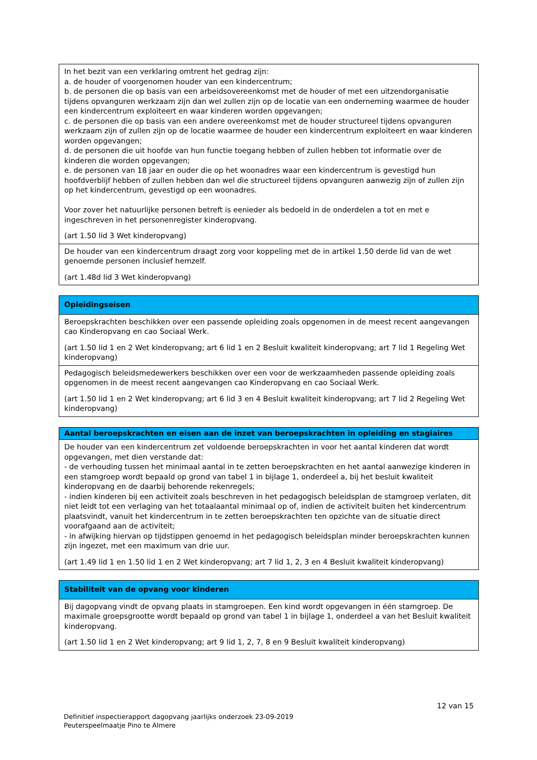| In het bezit van een verklaring omtrent het gedrag zijn: a. de houder of voorgenomen houder van een kindercentrum; b. de personen die op basis van een arbeidsovereenkomst met de houder of met een uitzendorganisatie tijdens opvanguren werkzaam zijn dan wel zullen zijn op de locatie van een onderneming waarmee de houder een kindercentrum exploiteert en waar kinderen worden opgevangen; c. de personen die op basis van een andere overeenkomst met de houder structureel tijdens opvanguren werkzaam zijn of zullen zijn op de locatie waarmee de houder een kindercentrum exploiteert en waar kinderen worden opgevangen; d. de personen die uit hoofde van hun functie toegang hebben of zullen hebben tot informatie over de kinderen die worden opgevangen; e. de personen van 18 jaar en ouder die op het woonadres waar een kindercentrum is gevestigd hun hoofdverblijf hebben of zullen hebben dan wel die structureel tijdens opvanguren aanwezig zijn of zullen zijn op het kindercentrum, gevestigd op een woonadres. Voor zover het natuurlijke personen betreft is eenieder als bedoeld in de onderdelen a tot en met e ingeschreven in het personenregister kinderopvang. (art 1.50 lid 3 Wet kinderopvang) |
| De houder van een kindercentrum draagt zorg voor koppeling met de in artikel 1.50 derde lid van de wet genoemde personen inclusief hemzelf. (art 1.48d lid 3 Wet kinderopvang) |
| Opleidingseisen |
| --- |
| Beroepskrachten beschikken over een passende opleiding zoals opgenomen in de meest recent aangevangen cao Kinderopvang en cao Sociaal Werk. (art 1.50 lid 1 en 2 Wet kinderopvang; art 6 lid 1 en 2 Besluit kwaliteit kinderopvang; art 7 lid 1 Regeling Wet kinderopvang) |
| Pedagogisch beleidsmedewerkers beschikken over een voor de werkzaamheden passende opleiding zoals opgenomen in de meest recent aangevangen cao Kinderopvang en cao Sociaal Werk. (art 1.50 lid 1 en 2 Wet kinderopvang; art 6 lid 3 en 4 Besluit kwaliteit kinderopvang; art 7 lid 2 Regeling Wet kinderopvang) |
| Aantal beroepskrachten en eisen aan de inzet van beroepskrachten in opleiding en stagiaires |
| --- |
| De houder van een kindercentrum zet voldoende beroepskrachten in voor het aantal kinderen dat wordt opgevangen, met dien verstande dat: - de verhouding tussen het minimaal aantal in te zetten beroepskrachten en het aantal aanwezige kinderen in een stamgroep wordt bepaald op grond van tabel 1 in bijlage 1, onderdeel a, bij het besluit kwaliteit kinderopvang en de daarbij behorende rekenregels; - indien kinderen bij een activiteit zoals beschreven in het pedagogisch beleidsplan de stamgroep verlaten, dit niet leidt tot een verlaging van het totaalaantal minimaal op of, indien de activiteit buiten het kindercentrum plaatsvindt, vanuit het kindercentrum in te zetten beroepskrachten ten opzichte van de situatie direct voorafgaand aan de activiteit; - in afwijking hiervan op tijdstippen genoemd in het pedagogisch beleidsplan minder beroepskrachten kunnen zijn ingezet, met een maximum van drie uur. (art 1.49 lid 1 en 1.50 lid 1 en 2 Wet kinderopvang; art 7 lid 1, 2, 3 en 4 Besluit kwaliteit kinderopvang) |
| Stabiliteit van de opvang voor kinderen |
| --- |
| Bij dagopvang vindt de opvang plaats in stamgroepen. Een kind wordt opgevangen in één stamgroep. De maximale groepsgrootte wordt bepaald op grond van tabel 1 in bijlage 1, onderdeel a van het Besluit kwaliteit kinderopvang. (art 1.50 lid 1 en 2 Wet kinderopvang; art 9 lid 1, 2, 7, 8 en 9 Besluit kwaliteit kinderopvang) |
12 van 15
Definitief inspectierapport dagopvang jaarlijks onderzoek 23-09-2019
Peuterspeelmaatje Pino te Almere